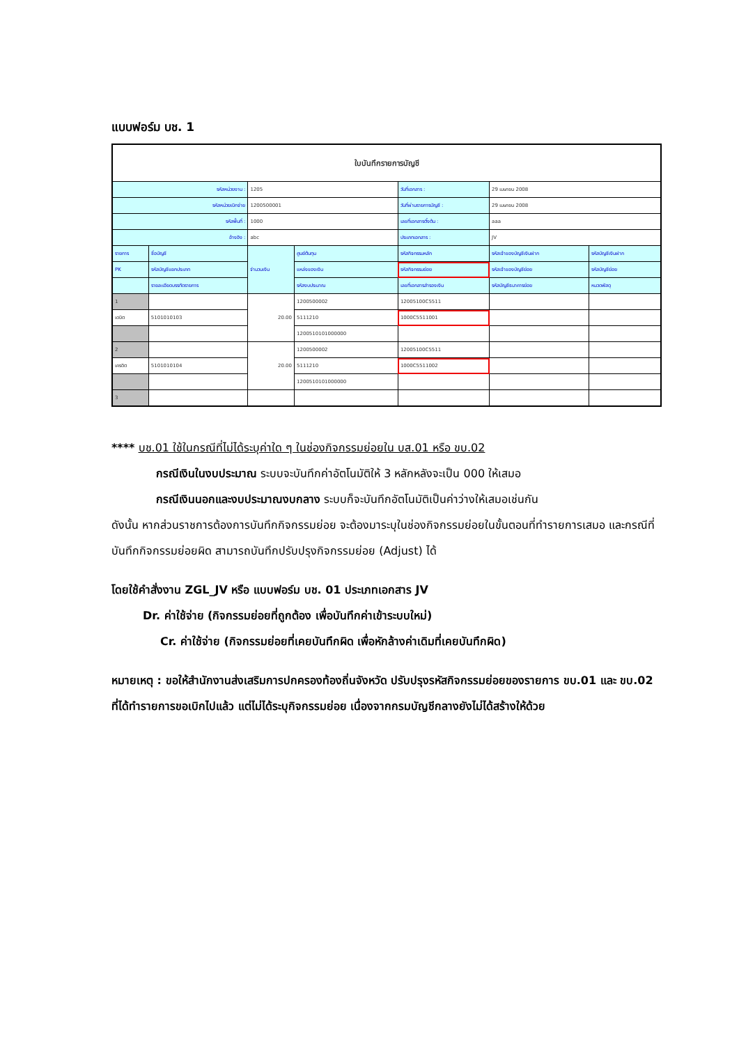แบบฟอร์ม บช. 1
| ใบบันทึกรายการบัญชี | | | | | | |
| --- | --- | --- | --- | --- | --- | --- |
| รหัสหน่วยงาน : | | 1205 | | วันที่เอกสาร : | 29 เมษายน 2008 | |
| รหัสหน่วยเบิกจ่าย | | 1200500001 | | วันที่ผ่านรายการบัญชี : | 29 เมษายน 2008 | |
| รหัสพื้นที่ : | | 1000 | | เลขที่เอกสารตั้งต้น : | aaa | |
| อ้างอิง : | | abc | | ประเภทเอกสาร : | JV | |
| รายการ | ชื่อบัญชี | จำนวนเงิน | ศูนย์ต้นทุน | รหัสกิจกรรมหลัก | รหัสเจ้าของบัญชีเงินฝาก | รหัสบัญชีเงินฝาก |
| PK | รหัสบัญชีแยกประเภท | | แหล่งของเงิน | รหัสกิจกรรมย่อย | รหัสเจ้าของบัญชีย่อย | รหัสบัญชีย่อย |
| | รายละเอียดบรรทัดรายการ | | รหัสงบประมาณ | เลขที่เอกสารสำรองเงิน | รหัสบัญชีธนาคารย่อย | หมวดพัสดุ |
| 1 | | 20.00 | 1200500002 | 12005100C5511 | | |
| เดบิต | 5101010103 | | 5111210 | 1000C5511001 | | |
| | | | 1200510101000000 | | | |
| 2 | | 20.00 | 1200500002 | 12005100C5511 | | |
| เครดิต | 5101010104 | | 5111210 | 1000C5511002 | | |
| | | | 1200510101000000 | | | |
| 3 | | | | | | |
**** บช.01 ใช้ในกรณีที่ไม่ได้ระบุค่าใด ๆ ในช่องกิจกรรมย่อยใน บส.01 หรือ ขบ.02
กรณีเงินในงบประมาณ ระบบจะบันทึกค่าอัตโนมัติให้ 3 หลักหลังจะเป็น 000 ให้เสมอ
กรณีเงินนอกและงบประมาณงบกลาง ระบบก็จะบันทึกอัตโนมัติเป็นค่าว่างให้เสมอเช่นกัน
ดังนั้น หากส่วนราชการต้องการบันทึกกิจกรรมย่อย จะต้องมาระบุในช่องกิจกรรมย่อยในขั้นตอนที่ทำรายการเสมอ และกรณีที่บันทึกกิจกรรมย่อยผิด สามารถบันทึกปรับปรุงกิจกรรมย่อย (Adjust) ได้
โดยใช้คำสั่งงาน ZGL_JV หรือ แบบฟอร์ม บช. 01 ประเภทเอกสาร JV
Dr. ค่าใช้จ่าย (กิจกรรมย่อยที่ถูกต้อง เพื่อบันทึกค่าเข้าระบบใหม่)
Cr. ค่าใช้จ่าย (กิจกรรมย่อยที่เคยบันทึกผิด เพื่อหักล้างค่าเดิมที่เคยบันทึกผิด)
หมายเหตุ : ขอให้สำนักงานส่งเสริมการปกครองท้องถิ่นจังหวัด ปรับปรุงรหัสกิจกรรมย่อยของรายการ ขบ.01 และ ขบ.02 ที่ได้ทำรายการขอเบิกไปแล้ว แต่ไม่ได้ระบุกิจกรรมย่อย เนื่องจากกรมบัญชีกลางยังไม่ได้สร้างให้ด้วย